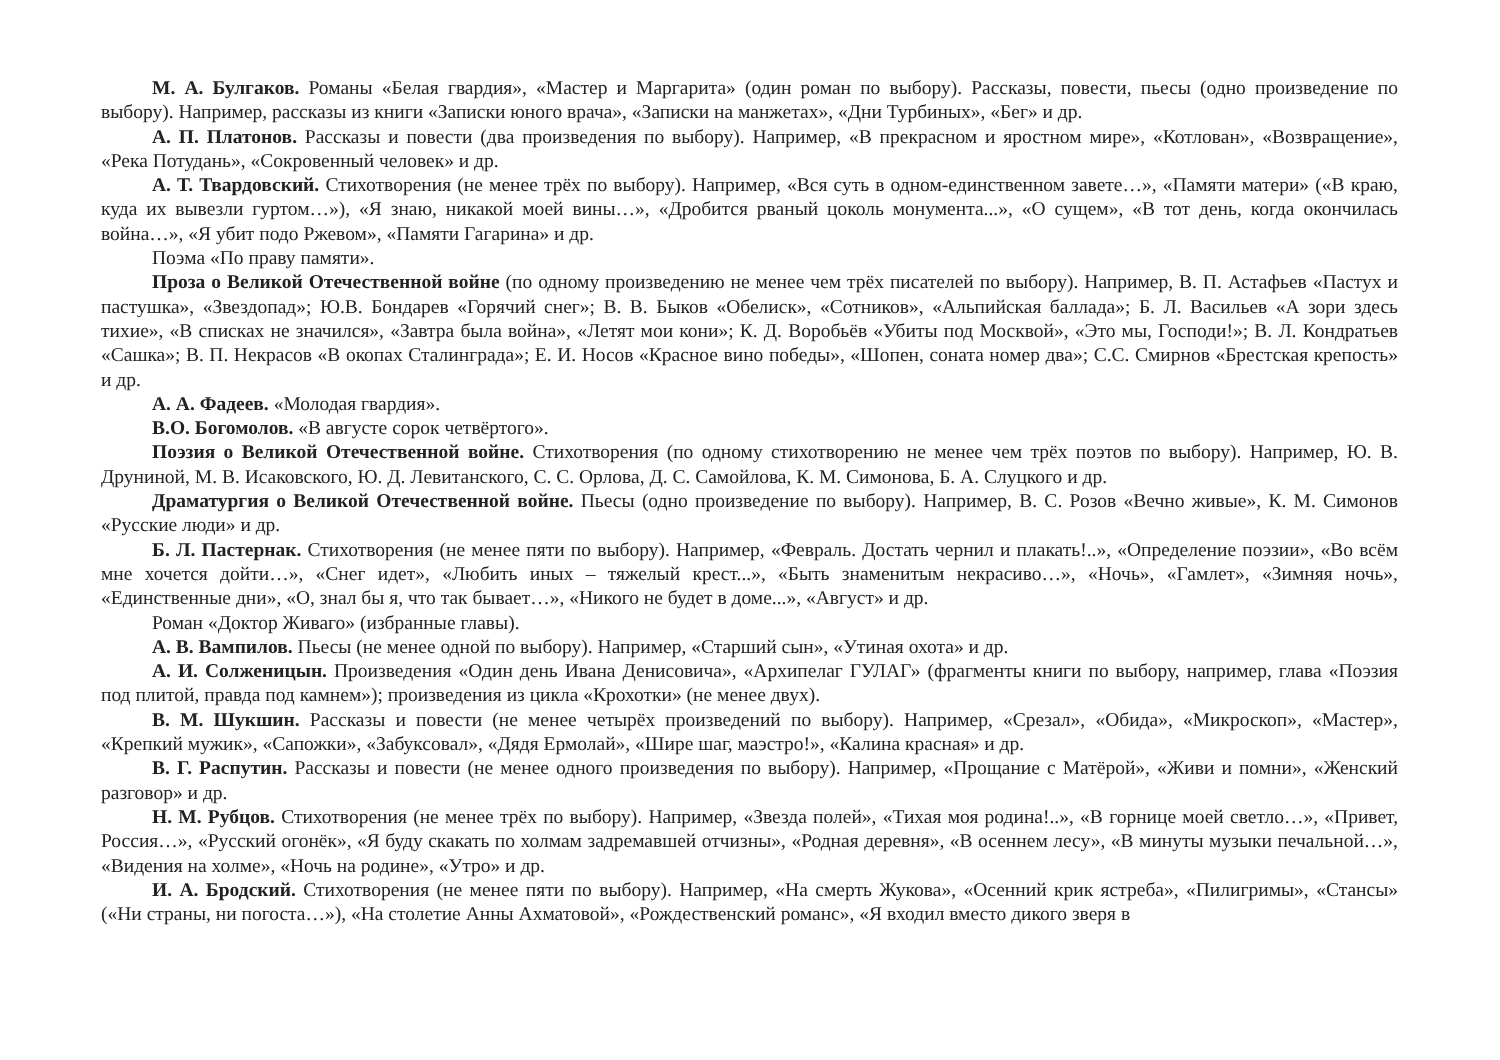М. А. Булгаков. Романы «Белая гвардия», «Мастер и Маргарита» (один роман по выбору). Рассказы, повести, пьесы (одно произведение по выбору). Например, рассказы из книги «Записки юного врача», «Записки на манжетах», «Дни Турбиных», «Бег» и др.
А. П. Платонов. Рассказы и повести (два произведения по выбору). Например, «В прекрасном и яростном мире», «Котлован», «Возвращение», «Река Потудань», «Сокровенный человек» и др.
А. Т. Твардовский. Стихотворения (не менее трёх по выбору). Например, «Вся суть в одном-единственном завете…», «Памяти матери» («В краю, куда их вывезли гуртом…»), «Я знаю, никакой моей вины…», «Дробится рваный цоколь монумента...», «О сущем», «В тот день, когда окончилась война…», «Я убит подо Ржевом», «Памяти Гагарина» и др.
Поэма «По праву памяти».
Проза о Великой Отечественной войне (по одному произведению не менее чем трёх писателей по выбору). Например, В. П. Астафьев «Пастух и пастушка», «Звездопад»; Ю.В. Бондарев «Горячий снег»; В. В. Быков «Обелиск», «Сотников», «Альпийская баллада»; Б. Л. Васильев «А зори здесь тихие», «В списках не значился», «Завтра была война», «Летят мои кони»; К. Д. Воробьёв «Убиты под Москвой», «Это мы, Господи!»; В. Л. Кондратьев «Сашка»; В. П. Некрасов «В окопах Сталинграда»; Е. И. Носов «Красное вино победы», «Шопен, соната номер два»; С.С. Смирнов «Брестская крепость» и др.
А. А. Фадеев. «Молодая гвардия».
В.О. Богомолов. «В августе сорок четвёртого».
Поэзия о Великой Отечественной войне. Стихотворения (по одному стихотворению не менее чем трёх поэтов по выбору). Например, Ю. В. Друниной, М. В. Исаковского, Ю. Д. Левитанского, С. С. Орлова, Д. С. Самойлова, К. М. Симонова, Б. А. Слуцкого и др.
Драматургия о Великой Отечественной войне. Пьесы (одно произведение по выбору). Например, В. С. Розов «Вечно живые», К. М. Симонов «Русские люди» и др.
Б. Л. Пастернак. Стихотворения (не менее пяти по выбору). Например, «Февраль. Достать чернил и плакать!..», «Определение поэзии», «Во всём мне хочется дойти…», «Снег идет», «Любить иных – тяжелый крест...», «Быть знаменитым некрасиво…», «Ночь», «Гамлет», «Зимняя ночь», «Единственные дни», «О, знал бы я, что так бывает…», «Никого не будет в доме...», «Август» и др.
Роман «Доктор Живаго» (избранные главы).
А. В. Вампилов. Пьесы (не менее одной по выбору). Например, «Старший сын», «Утиная охота» и др.
А. И. Солженицын. Произведения «Один день Ивана Денисовича», «Архипелаг ГУЛАГ» (фрагменты книги по выбору, например, глава «Поэзия под плитой, правда под камнем»); произведения из цикла «Крохотки» (не менее двух).
В. М. Шукшин. Рассказы и повести (не менее четырёх произведений по выбору). Например, «Срезал», «Обида», «Микроскоп», «Мастер», «Крепкий мужик», «Сапожки», «Забуксовал», «Дядя Ермолай», «Шире шаг, маэстро!», «Калина красная» и др.
В. Г. Распутин. Рассказы и повести (не менее одного произведения по выбору). Например, «Прощание с Матёрой», «Живи и помни», «Женский разговор» и др.
Н. М. Рубцов. Стихотворения (не менее трёх по выбору). Например, «Звезда полей», «Тихая моя родина!..», «В горнице моей светло…», «Привет, Россия…», «Русский огонёк», «Я буду скакать по холмам задремавшей отчизны», «Родная деревня», «В осеннем лесу», «В минуты музыки печальной…», «Видения на холме», «Ночь на родине», «Утро» и др.
И. А. Бродский. Стихотворения (не менее пяти по выбору). Например, «На смерть Жукова», «Осенний крик ястреба», «Пилигримы», «Стансы» («Ни страны, ни погоста…»), «На столетие Анны Ахматовой», «Рождественский романс», «Я входил вместо дикого зверя в